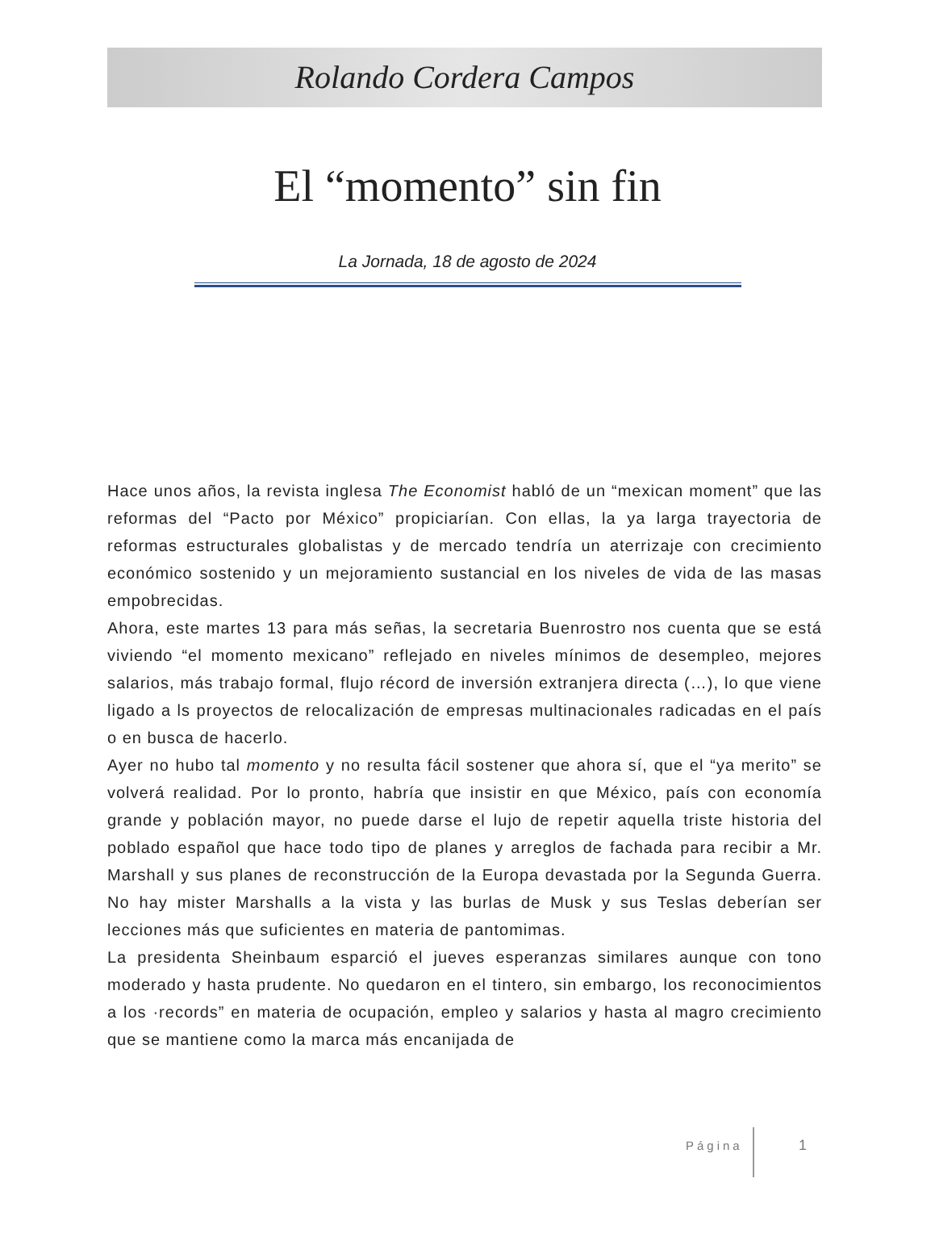Rolando Cordera Campos
El “momento” sin fin
La Jornada, 18 de agosto de 2024
Hace unos años, la revista inglesa The Economist habló de un “mexican moment” que las reformas del “Pacto por México” propiciarían. Con ellas, la ya larga trayectoria de reformas estructurales globalistas y de mercado tendría un aterrizaje con crecimiento económico sostenido y un mejoramiento sustancial en los niveles de vida de las masas empobrecidas.
Ahora, este martes 13 para más señas, la secretaria Buenrostro nos cuenta que se está viviendo “el momento mexicano” reflejado en niveles mínimos de desempleo, mejores salarios, más trabajo formal, flujo récord de inversión extranjera directa (…), lo que viene ligado a ls proyectos de relocalización de empresas multinacionales radicadas en el país o en busca de hacerlo.
Ayer no hubo tal momento y no resulta fácil sostener que ahora sí, que el “ya merito” se volverá realidad. Por lo pronto, habría que insistir en que México, país con economía grande y población mayor, no puede darse el lujo de repetir aquella triste historia del poblado español que hace todo tipo de planes y arreglos de fachada para recibir a Mr. Marshall y sus planes de reconstrucción de la Europa devastada por la Segunda Guerra. No hay mister Marshalls a la vista y las burlas de Musk y sus Teslas deberían ser lecciones más que suficientes en materia de pantomimas.
La presidenta Sheinbaum esparció el jueves esperanzas similares aunque con tono moderado y hasta prudente. No quedaron en el tintero, sin embargo, los reconocimientos a los ·records” en materia de ocupación, empleo y salarios y hasta al magro crecimiento que se mantiene como la marca más encanijada de
Página 1